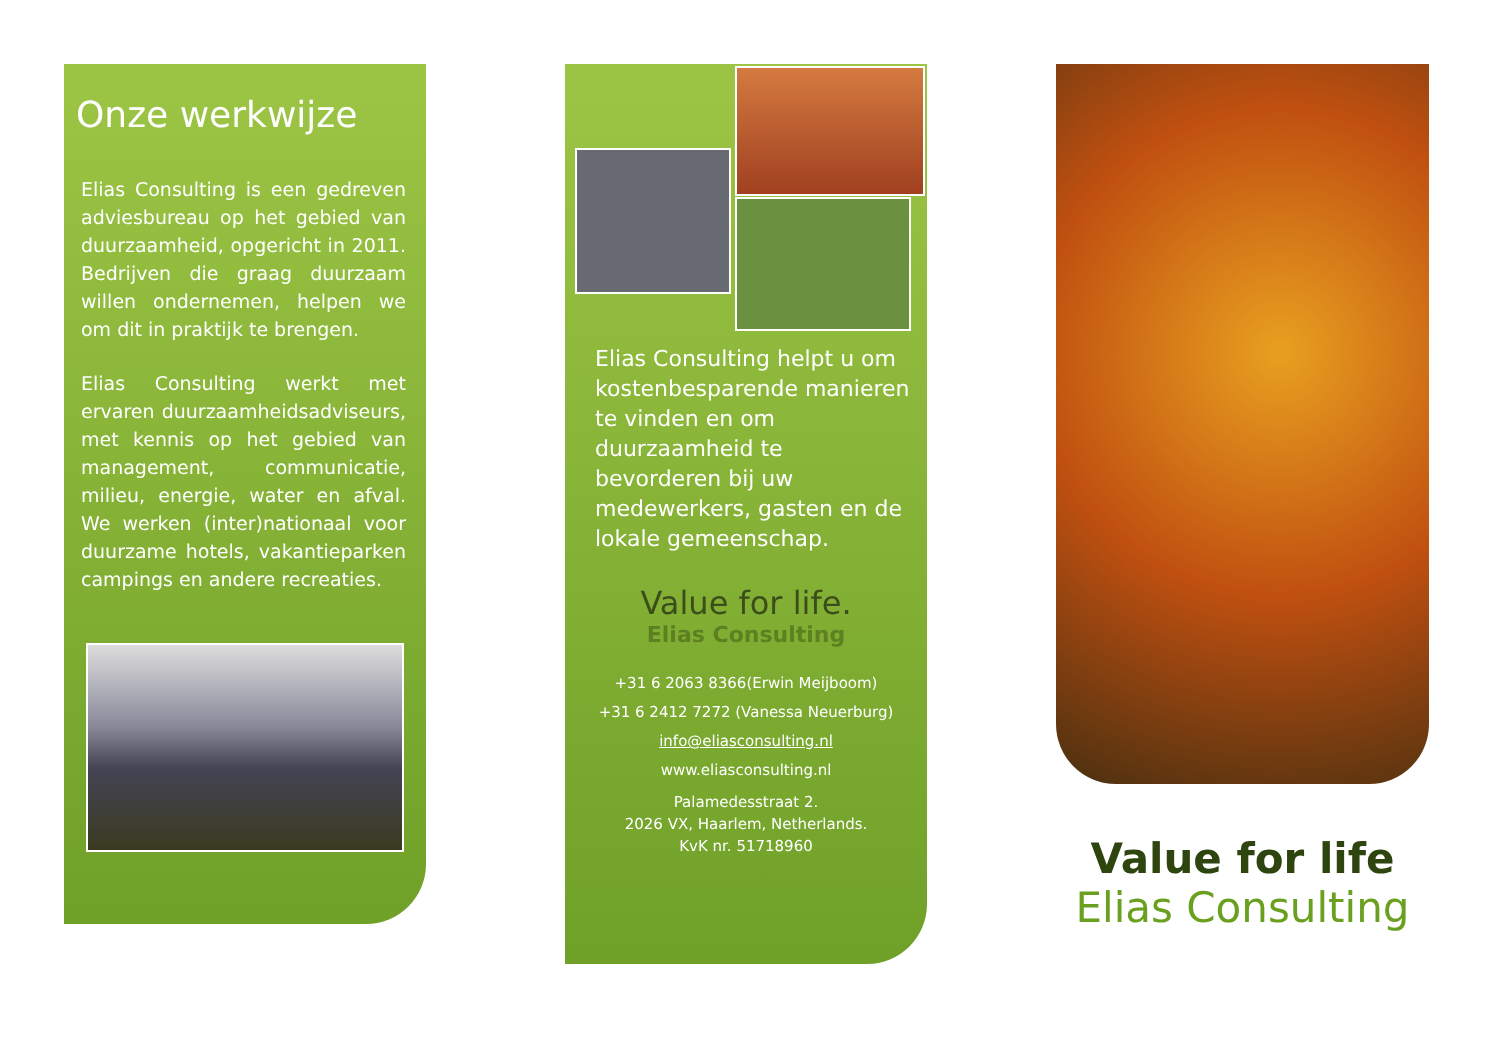Onze werkwijze
Elias Consulting is een gedreven adviesbureau op het gebied van duurzaamheid, opgericht in 2011. Bedrijven die graag duurzaam willen ondernemen, helpen we om dit in praktijk te brengen.
Elias Consulting werkt met ervaren duurzaamheidsadviseurs, met kennis op het gebied van management, communicatie, milieu, energie, water en afval. We werken (inter)nationaal voor duurzame hotels, vakantieparken campings en andere recreaties.
Elias Consulting helpt u om kostenbesparende manieren te vinden en om duurzaamheid te bevorderen bij uw medewerkers, gasten en de lokale gemeenschap.
Value for life.
Elias Consulting
+31 6 2063 8366(Erwin Meijboom)
+31 6 2412 7272 (Vanessa Neuerburg)
info@eliasconsulting.nl
www.eliasconsulting.nl
Palamedesstraat 2.
2026 VX, Haarlem, Netherlands.
KvK nr. 51718960
Value for life
Elias Consulting